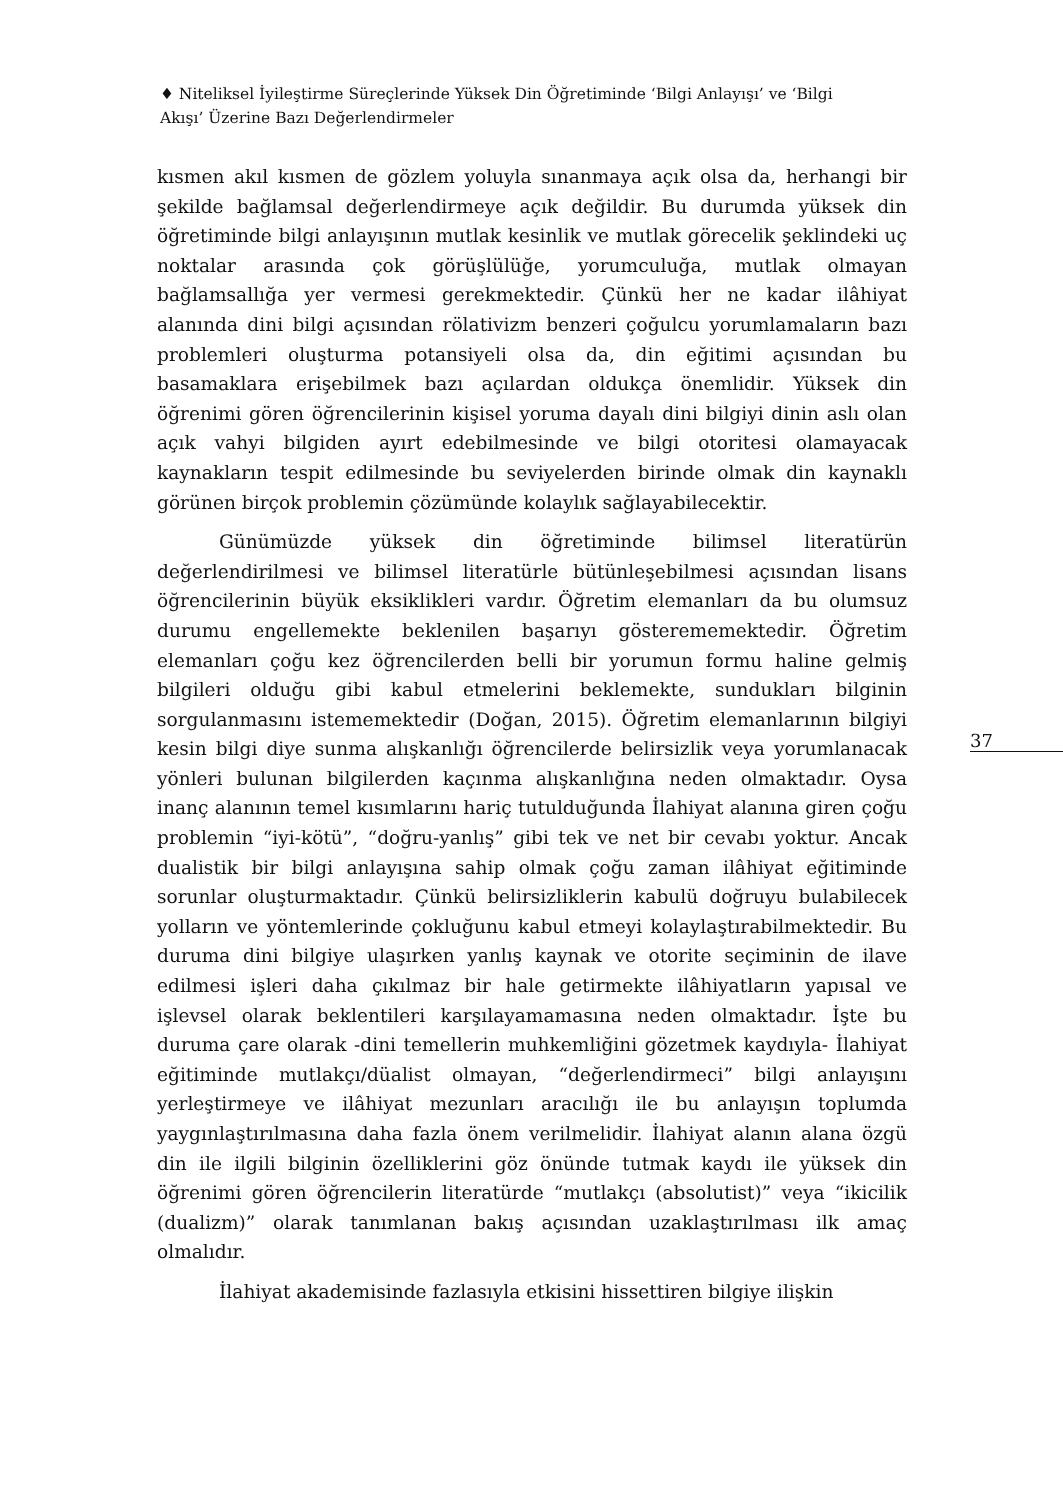♦ Niteliksel İyileştirme Süreçlerinde Yüksek Din Öğretiminde ‘Bilgi Anlayışı’ ve ‘Bilgi Akışı’ Üzerine Bazı Değerlendirmeler
kısmen akıl kısmen de gözlem yoluyla sınanmaya açık olsa da, herhangi bir şekilde bağlamsal değerlendirmeye açık değildir. Bu durumda yüksek din öğretiminde bilgi anlayışının mutlak kesinlik ve mutlak görecelik şeklindeki uç noktalar arasında çok görüşlülüğe, yorumculuğa, mutlak olmayan bağlamsallığa yer vermesi gerekmektedir. Çünkü her ne kadar ilâhiyat alanında dini bilgi açısından rölativizm benzeri çoğulcu yorumlamaların bazı problemleri oluşturma potansiyeli olsa da, din eğitimi açısından bu basamaklara erişebilmek bazı açılardan oldukça önemlidir. Yüksek din öğrenimi gören öğrencilerinin kişisel yoruma dayalı dini bilgiyi dinin aslı olan açık vahyi bilgiden ayırt edebilmesinde ve bilgi otoritesi olamayacak kaynakların tespit edilmesinde bu seviyelerden birinde olmak din kaynaklı görünen birçok problemin çözümünde kolaylık sağlayabilecektir.
Günümüzde yüksek din öğretiminde bilimsel literatürün değerlendirilmesi ve bilimsel literatürle bütünleşebilmesi açısından lisans öğrencilerinin büyük eksiklikleri vardır. Öğretim elemanları da bu olumsuz durumu engellemekte beklenilen başarıyı gösterememektedir. Öğretim elemanları çoğu kez öğrencilerden belli bir yorumun formu haline gelmiş bilgileri olduğu gibi kabul etmelerini beklemekte, sundukları bilginin sorgulanmasını istememektedir (Doğan, 2015). Öğretim elemanlarının bilgiyi kesin bilgi diye sunma alışkanlığı öğrencilerde belirsizlik veya yorumlanacak yönleri bulunan bilgilerden kaçınma alışkanlığına neden olmaktadır. Oysa inanç alanının temel kısımlarını hariç tutulduğunda İlahiyat alanına giren çoğu problemin “iyi-kötü”, “doğru-yanlış” gibi tek ve net bir cevabı yoktur. Ancak dualistik bir bilgi anlayışına sahip olmak çoğu zaman ilâhiyat eğitiminde sorunlar oluşturmaktadır. Çünkü belirsizliklerin kabulü doğruyu bulabilecek yolların ve yöntemlerinde çokluğunu kabul etmeyi kolaylaştırabilmektedir. Bu duruma dini bilgiye ulaşırken yanlış kaynak ve otorite seçiminin de ilave edilmesi işleri daha çıkılmaz bir hale getirmekte ilâhiyatların yapısal ve işlevsel olarak beklentileri karşılayamamasına neden olmaktadır. İşte bu duruma çare olarak -dini temellerin muhkemliğini gözetmek kaydıyla- İlahiyat eğitiminde mutlakçı/düalist olmayan, “değerlendirmeci” bilgi anlayışını yerleştirmeye ve ilâhiyat mezunları aracılığı ile bu anlayışın toplumda yaygınlaştırılmasına daha fazla önem verilmelidir. İlahiyat alanın alana özgü din ile ilgili bilginin özelliklerini göz önünde tutmak kaydı ile yüksek din öğrenimi gören öğrencilerin literatürde “mutlakçı (absolutist)” veya “ikicilik (dualizm)” olarak tanımlanan bakış açısından uzaklaştırılması ilk amaç olmalıdır.
İlahiyat akademisinde fazlasıyla etkisini hissettiren bilgiye ilişkin
37